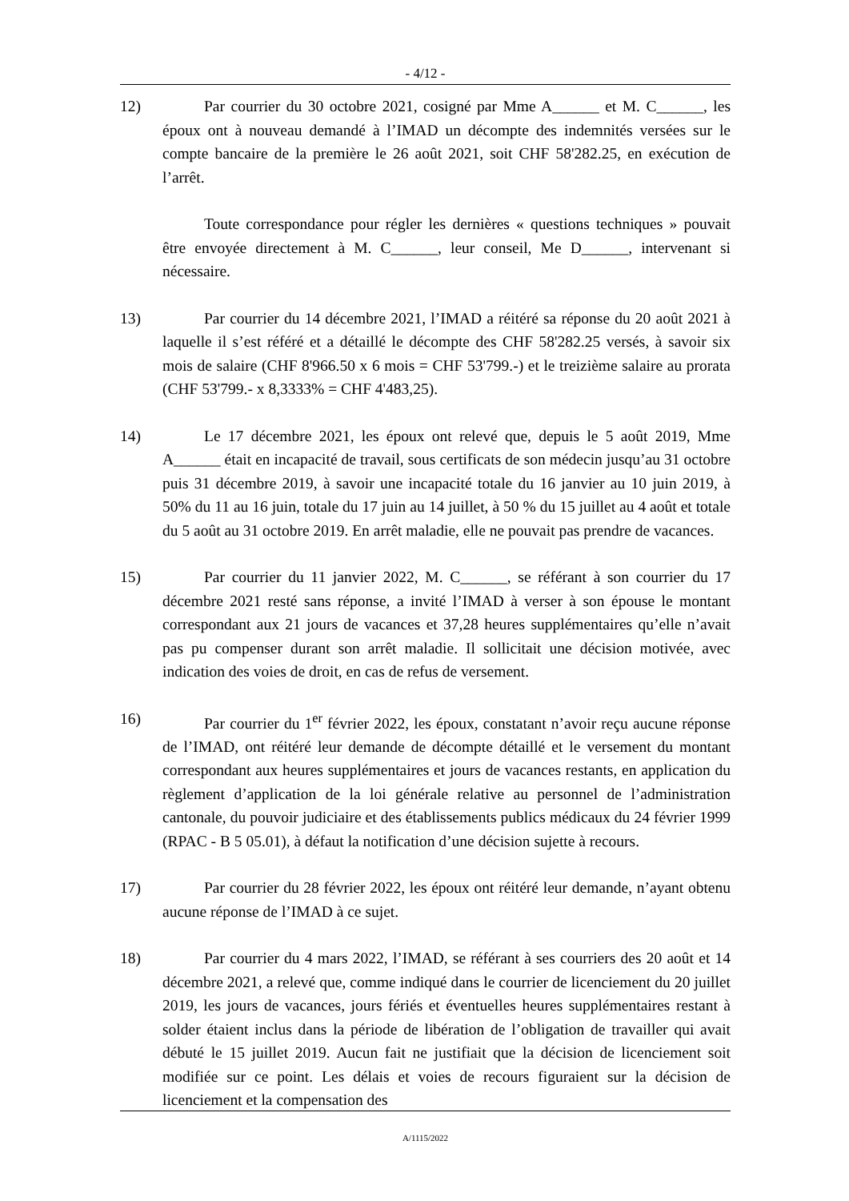- 4/12 -
12) Par courrier du 30 octobre 2021, cosigné par Mme A______ et M. C______, les époux ont à nouveau demandé à l’IMAD un décompte des indemnités versées sur le compte bancaire de la première le 26 août 2021, soit CHF 58'282.25, en exécution de l’arrêt.
Toute correspondance pour régler les dernières « questions techniques » pouvait être envoyée directement à M. C______, leur conseil, Me D______, intervenant si nécessaire.
13) Par courrier du 14 décembre 2021, l’IMAD a réitéré sa réponse du 20 août 2021 à laquelle il s’est référé et a détaillé le décompte des CHF 58'282.25 versés, à savoir six mois de salaire (CHF 8'966.50 x 6 mois = CHF 53'799.-) et le treizième salaire au prorata (CHF 53'799.- x 8,3333% = CHF 4'483,25).
14) Le 17 décembre 2021, les époux ont relevé que, depuis le 5 août 2019, Mme A______ était en incapacité de travail, sous certificats de son médecin jusqu’au 31 octobre puis 31 décembre 2019, à savoir une incapacité totale du 16 janvier au 10 juin 2019, à 50% du 11 au 16 juin, totale du 17 juin au 14 juillet, à 50 % du 15 juillet au 4 août et totale du 5 août au 31 octobre 2019. En arrêt maladie, elle ne pouvait pas prendre de vacances.
15) Par courrier du 11 janvier 2022, M. C______, se référant à son courrier du 17 décembre 2021 resté sans réponse, a invité l’IMAD à verser à son épouse le montant correspondant aux 21 jours de vacances et 37,28 heures supplémentaires qu’elle n’avait pas pu compenser durant son arrêt maladie. Il sollicitait une décision motivée, avec indication des voies de droit, en cas de refus de versement.
16) Par courrier du 1<sup>er</sup> février 2022, les époux, constatant n’avoir reçu aucune réponse de l’IMAD, ont réitéré leur demande de décompte détaillé et le versement du montant correspondant aux heures supplémentaires et jours de vacances restants, en application du règlement d’application de la loi générale relative au personnel de l’administration cantonale, du pouvoir judiciaire et des établissements publics médicaux du 24 février 1999 (RPAC - B 5 05.01), à défaut la notification d’une décision sujette à recours.
17) Par courrier du 28 février 2022, les époux ont réitéré leur demande, n’ayant obtenu aucune réponse de l’IMAD à ce sujet.
18) Par courrier du 4 mars 2022, l’IMAD, se référant à ses courriers des 20 août et 14 décembre 2021, a relevé que, comme indiqué dans le courrier de licenciement du 20 juillet 2019, les jours de vacances, jours fériés et éventuelles heures supplémentaires restant à solder étaient inclus dans la période de libération de l’obligation de travailler qui avait débuté le 15 juillet 2019. Aucun fait ne justifiait que la décision de licenciement soit modifiée sur ce point. Les délais et voies de recours figuraient sur la décision de licenciement et la compensation des
A/1115/2022